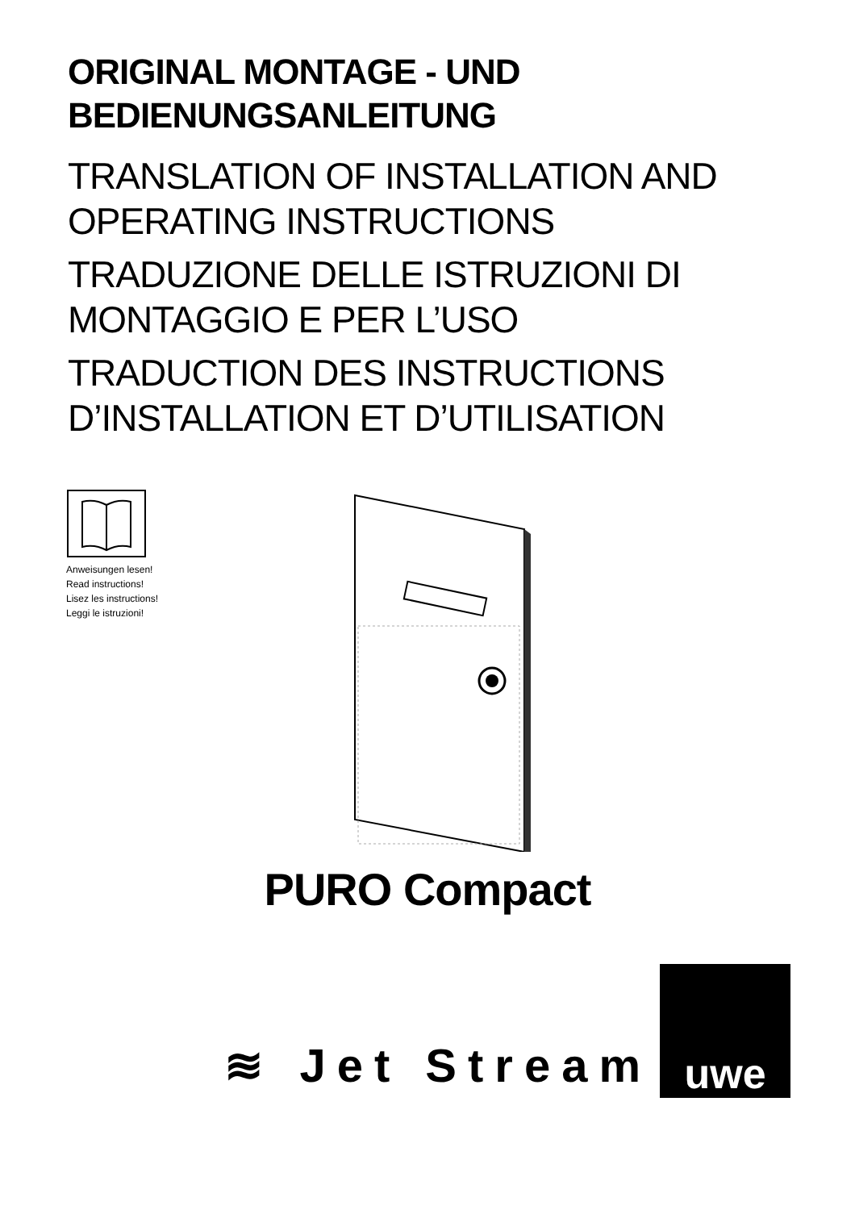ORIGINAL MONTAGE - UND
BEDIENUNGSANLEITUNG
TRANSLATION OF INSTALLATION AND
OPERATING INSTRUCTIONS
TRADUZIONE DELLE ISTRUZIONI DI
MONTAGGIO E PER L’USO
TRADUCTION DES INSTRUCTIONS
D’INSTALLATION ET D’UTILISATION
Anweisungen lesen!
Read instructions!
Lisez les instructions!
Leggi le istruzioni!
PURO Compact
≋ Jet Stream
uwe